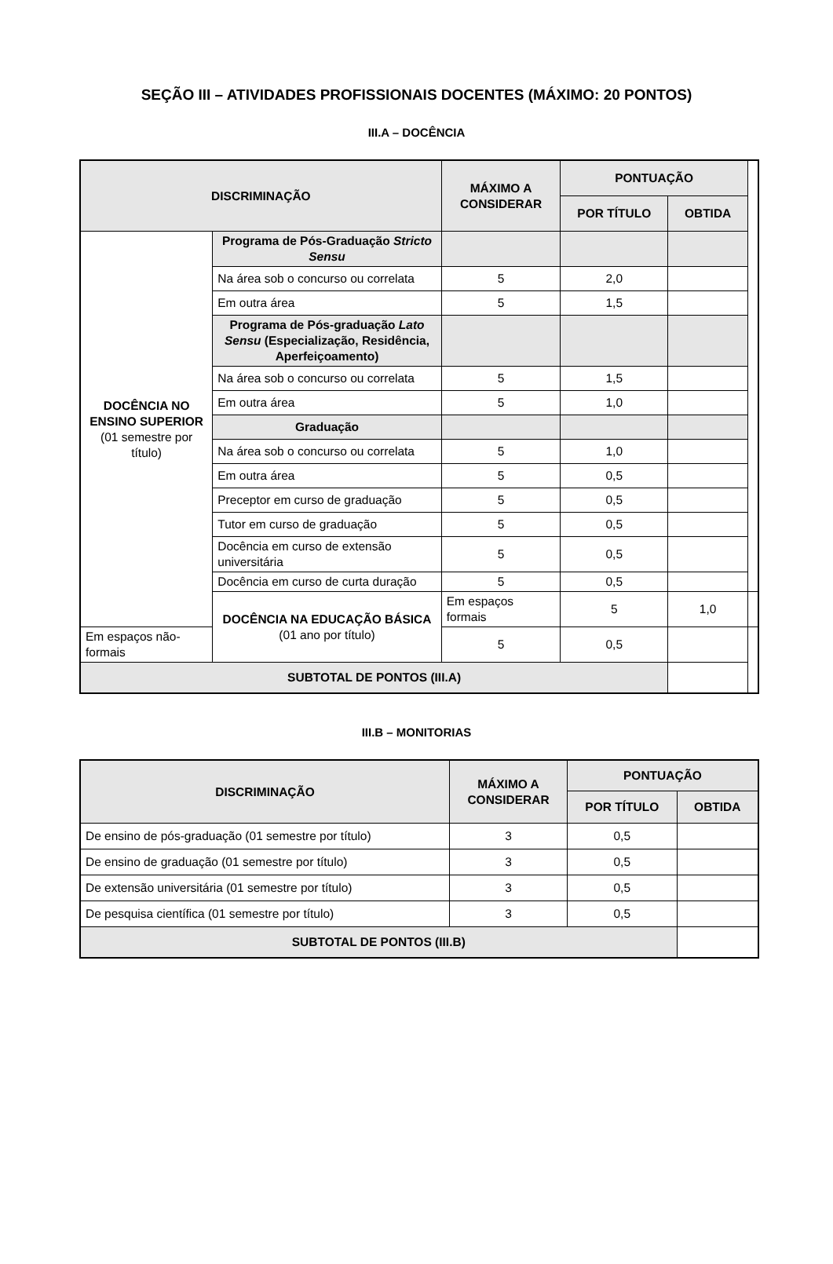SEÇÃO III – ATIVIDADES PROFISSIONAIS DOCENTES (MÁXIMO: 20 PONTOS)
III.A – DOCÊNCIA
| DISCRIMINAÇÃO | | MÁXIMO A CONSIDERAR | PONTUAÇÃO | | |
| --- | --- | --- | --- | --- | --- |
| | | | POR TÍTULO | OBTIDA | |
| DOCÊNCIA NO ENSINO SUPERIOR (01 semestre por título) | Programa de Pós-Graduação Stricto Sensu | | | | |
| | Na área sob o concurso ou correlata | 5 | 2,0 | | |
| | Em outra área | 5 | 1,5 | | |
| | Programa de Pós-graduação Lato Sensu (Especialização, Residência, Aperfeiçoamento) | | | | |
| | Na área sob o concurso ou correlata | 5 | 1,5 | | |
| | Em outra área | 5 | 1,0 | | |
| | Graduação | | | | |
| | Na área sob o concurso ou correlata | 5 | 1,0 | | |
| | Em outra área | 5 | 0,5 | | |
| | Preceptor em curso de graduação | 5 | 0,5 | | |
| | Tutor em curso de graduação | 5 | 0,5 | | |
| | Docência em curso de extensão universitária | 5 | 0,5 | | |
| | Docência em curso de curta duração | 5 | 0,5 | | |
| | DOCÊNCIA NA EDUCAÇÃO BÁSICA (01 ano por título) | Em espaços formais | 5 | 1,0 | |
| Em espaços não-formais | | 5 | 0,5 | | |
| SUBTOTAL DE PONTOS (III.A) | | | | | |
III.B – MONITORIAS
| DISCRIMINAÇÃO | MÁXIMO A CONSIDERAR | PONTUAÇÃO | |
| --- | --- | --- | --- |
| | | POR TÍTULO | OBTIDA |
| De ensino de pós-graduação (01 semestre por título) | 3 | 0,5 | |
| De ensino de graduação (01 semestre por título) | 3 | 0,5 | |
| De extensão universitária (01 semestre por título) | 3 | 0,5 | |
| De pesquisa científica (01 semestre por título) | 3 | 0,5 | |
| SUBTOTAL DE PONTOS (III.B) | | | |